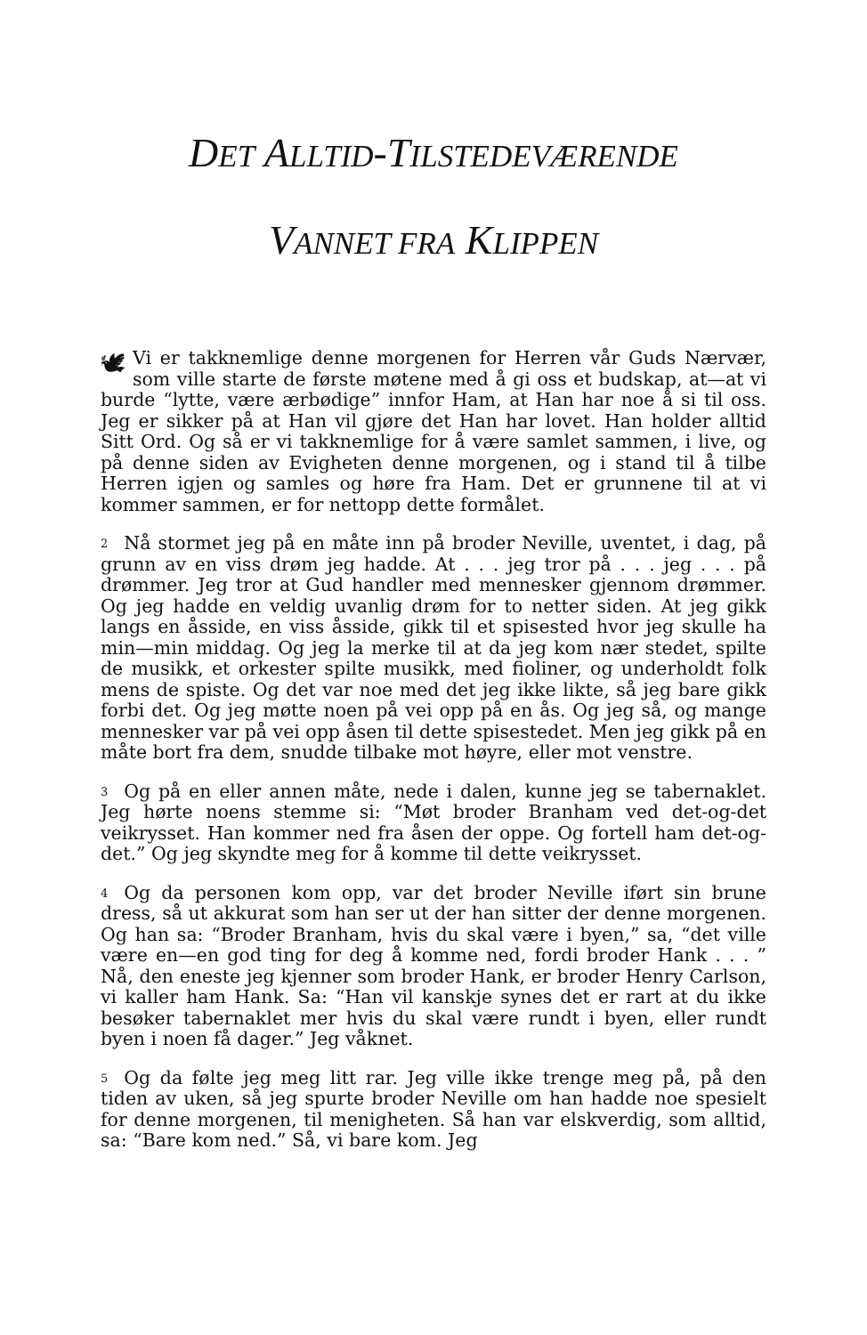DET ALLTID-TILSTEDEVÆRENDE
VANNET FRA KLIPPEN
🕊 Vi er takknemlige denne morgenen for Herren vår Guds Nærvær, som ville starte de første møtene med å gi oss et budskap, at—at vi burde “lytte, være ærbødige” innfor Ham, at Han har noe å si til oss. Jeg er sikker på at Han vil gjøre det Han har lovet. Han holder alltid Sitt Ord. Og så er vi takknemlige for å være samlet sammen, i live, og på denne siden av Evigheten denne morgenen, og i stand til å tilbe Herren igjen og samles og høre fra Ham. Det er grunnene til at vi kommer sammen, er for nettopp dette formålet.
2 Nå stormet jeg på en måte inn på broder Neville, uventet, i dag, på grunn av en viss drøm jeg hadde. At . . . jeg tror på . . . jeg . . . på drømmer. Jeg tror at Gud handler med mennesker gjennom drømmer. Og jeg hadde en veldig uvanlig drøm for to netter siden. At jeg gikk langs en åsside, en viss åsside, gikk til et spisested hvor jeg skulle ha min—min middag. Og jeg la merke til at da jeg kom nær stedet, spilte de musikk, et orkester spilte musikk, med fioliner, og underholdt folk mens de spiste. Og det var noe med det jeg ikke likte, så jeg bare gikk forbi det. Og jeg møtte noen på vei opp på en ås. Og jeg så, og mange mennesker var på vei opp åsen til dette spisestedet. Men jeg gikk på en måte bort fra dem, snudde tilbake mot høyre, eller mot venstre.
3 Og på en eller annen måte, nede i dalen, kunne jeg se tabernaklet. Jeg hørte noens stemme si: “Møt broder Branham ved det-og-det veikrysset. Han kommer ned fra åsen der oppe. Og fortell ham det-og-det.” Og jeg skyndte meg for å komme til dette veikrysset.
4 Og da personen kom opp, var det broder Neville iført sin brune dress, så ut akkurat som han ser ut der han sitter der denne morgenen. Og han sa: “Broder Branham, hvis du skal være i byen,” sa, “det ville være en—en god ting for deg å komme ned, fordi broder Hank . . . ” Nå, den eneste jeg kjenner som broder Hank, er broder Henry Carlson, vi kaller ham Hank. Sa: “Han vil kanskje synes det er rart at du ikke besøker tabernaklet mer hvis du skal være rundt i byen, eller rundt byen i noen få dager.” Jeg våknet.
5 Og da følte jeg meg litt rar. Jeg ville ikke trenge meg på, på den tiden av uken, så jeg spurte broder Neville om han hadde noe spesielt for denne morgenen, til menigheten. Så han var elskverdig, som alltid, sa: “Bare kom ned.” Så, vi bare kom. Jeg